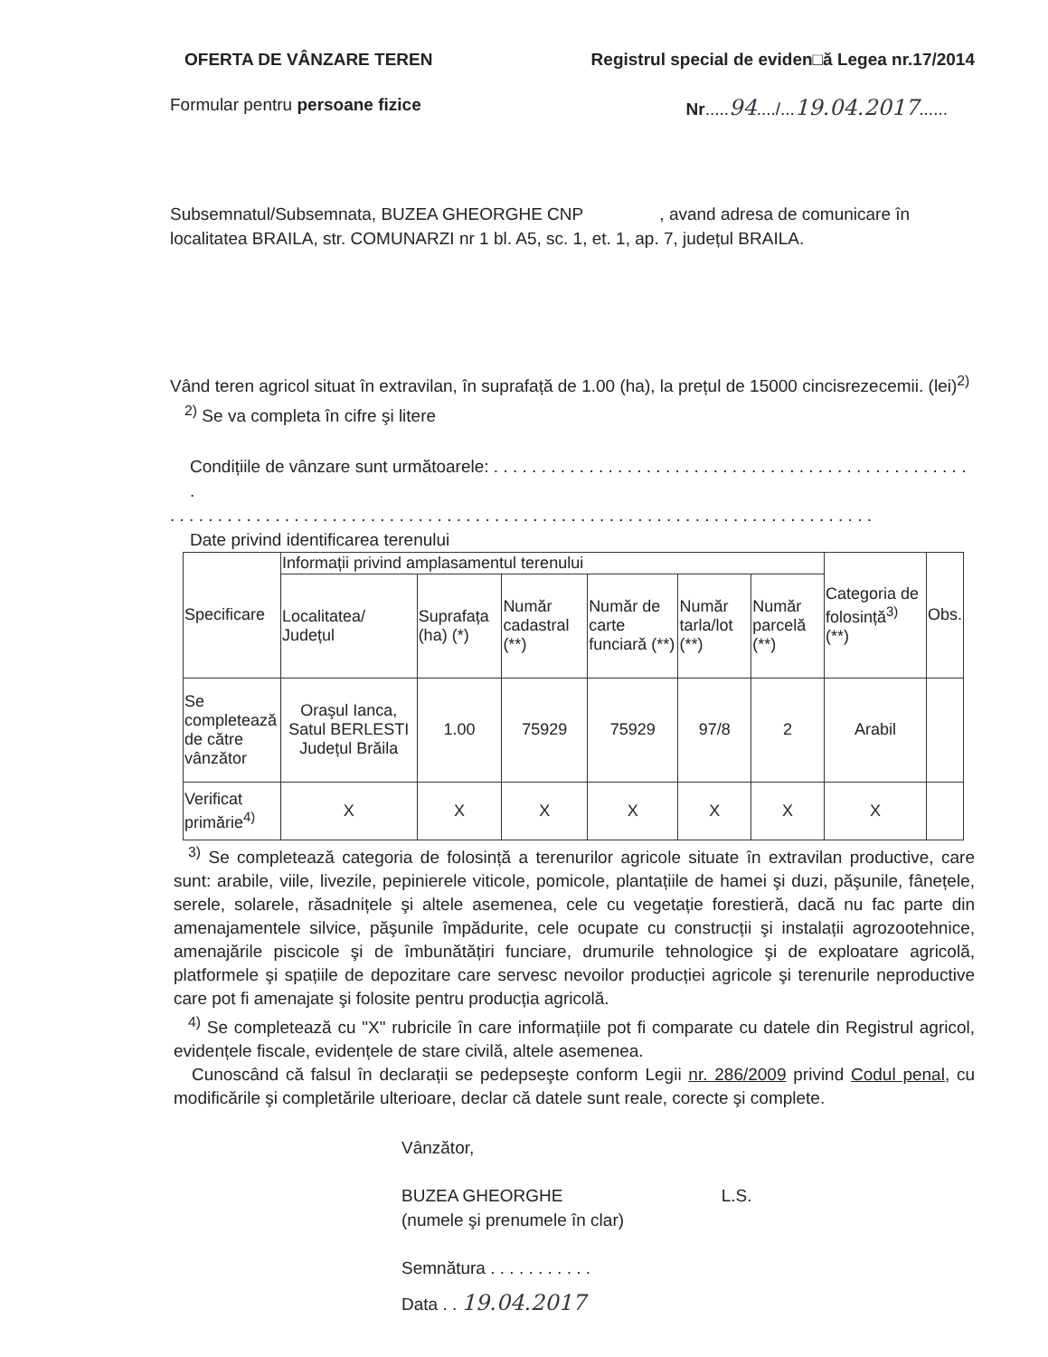OFERTA DE VÂNZARE TEREN Registrul special de eviden□ă Legea nr.17/2014
Formular pentru persoane fizice Nr.....94..../...19.04.2017......
Subsemnatul/Subsemnata, BUZEA GHEORGHE CNP , avand adresa de comunicare în localitatea BRAILA, str. COMUNARZI nr 1 bl. A5, sc. 1, et. 1, ap. 7, județul BRAILA.
Vând teren agricol situat în extravilan, în suprafață de 1.00 (ha), la prețul de 15000 cincisrezecemii. (lei)<sup>2)</sup>
<sup>2)</sup> Se va completa în cifre şi litere
Condițiile de vânzare sunt următoarele: . . . . . . . . . . . . . . . . . . . . . . . . . . . . . . . . . . . . . . . . . . . . . . . . . . .
. . . . . . . . . . . . . . . . . . . . . . . . . . . . . . . . . . . . . . . . . . . . . . . . . . . . . . . . . . . . . . . . . . . . . . . . . .
Date privind identificarea terenului
| Specificare | Informații privind amplasamentul terenului | | | | | | Categoria de folosință<sup>3)</sup> (**) | Obs. |
| --- | --- | --- | --- | --- | --- | --- | --- | --- |
| | Localitatea/ Județul | Suprafața (ha) (*) | Număr cadastral (**) | Număr de carte funciară (**) | Număr tarla/lot (**) | Număr parcelă (**) | | |
| Se completează de către vânzător | Oraşul Ianca, Satul BERLESTI Județul Brăila | 1.00 | 75929 | 75929 | 97/8 | 2 | Arabil | |
| Verificat primărie<sup>4)</sup> | X | X | X | X | X | X | X | |
<sup>3)</sup> Se completează categoria de folosință a terenurilor agricole situate în extravilan productive, care sunt: arabile, viile, livezile, pepinierele viticole, pomicole, plantațiile de hamei şi duzi, păşunile, fânețele, serele, solarele, răsadnițele şi altele asemenea, cele cu vegetație forestieră, dacă nu fac parte din amenajamentele silvice, păşunile împădurite, cele ocupate cu construcții şi instalații agrozootehnice, amenajările piscicole şi de îmbunătățiri funciare, drumurile tehnologice şi de exploatare agricolă, platformele şi spațiile de depozitare care servesc nevoilor producției agricole şi terenurile neproductive care pot fi amenajate şi folosite pentru producția agricolă.
<sup>4)</sup> Se completează cu "X" rubricile în care informațiile pot fi comparate cu datele din Registrul agricol, evidențele fiscale, evidențele de stare civilă, altele asemenea.
Cunoscând că falsul în declarații se pedepseşte conform Legii nr. 286/2009 privind Codul penal, cu modificările şi completările ulterioare, declar că datele sunt reale, corecte şi complete.
Vânzător,
BUZEA GHEORGHE L.S.
(numele şi prenumele în clar)
Semnătura . . . . . . . . . . .
Data . . 19.04.2017